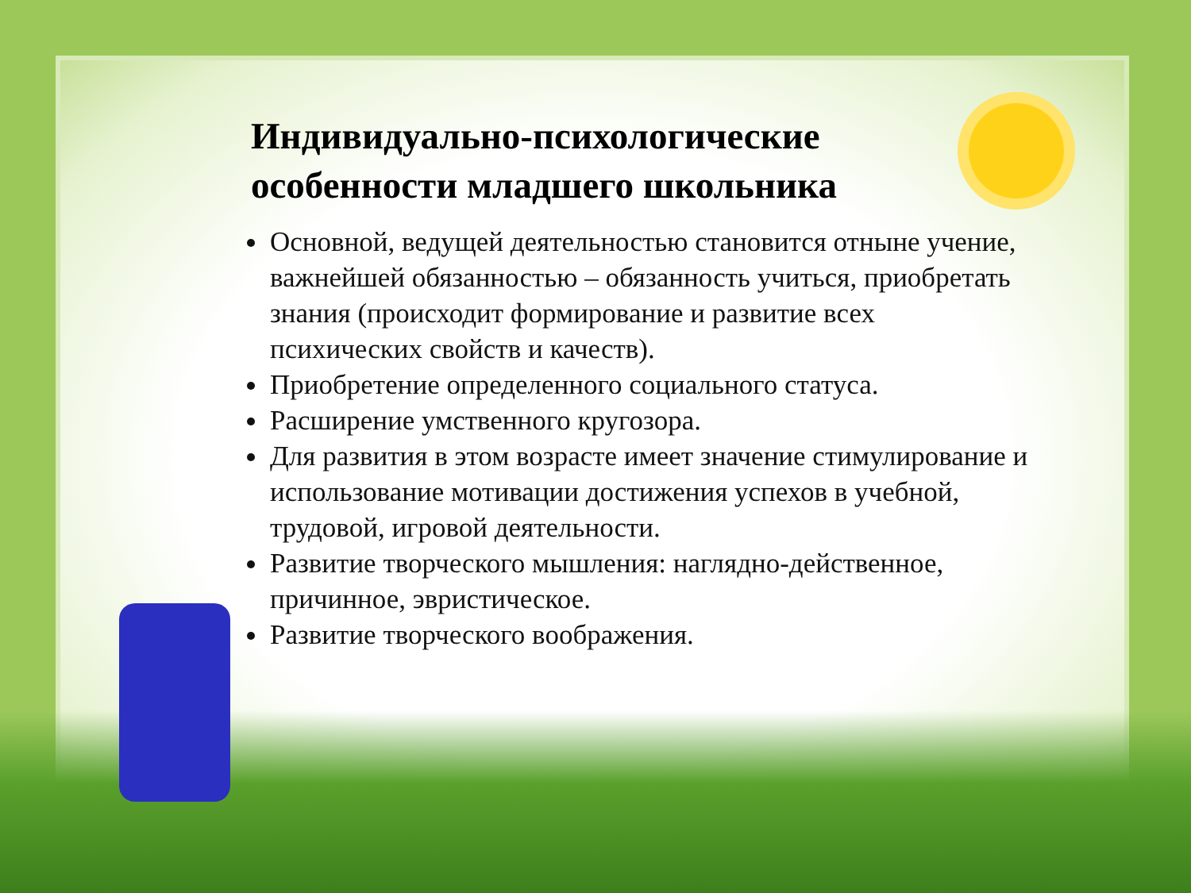Индивидуально-психологические особенности младшего школьника
Основной, ведущей деятельностью становится отныне учение, важнейшей обязанностью – обязанность учиться, приобретать знания (происходит формирование и развитие всех психических свойств и качеств).
Приобретение определенного социального статуса.
Расширение умственного кругозора.
Для развития в этом возрасте имеет значение стимулирование и использование мотивации достижения успехов в учебной, трудовой, игровой деятельности.
Развитие творческого мышления: наглядно-действенное, причинное, эвристическое.
Развитие творческого воображения.